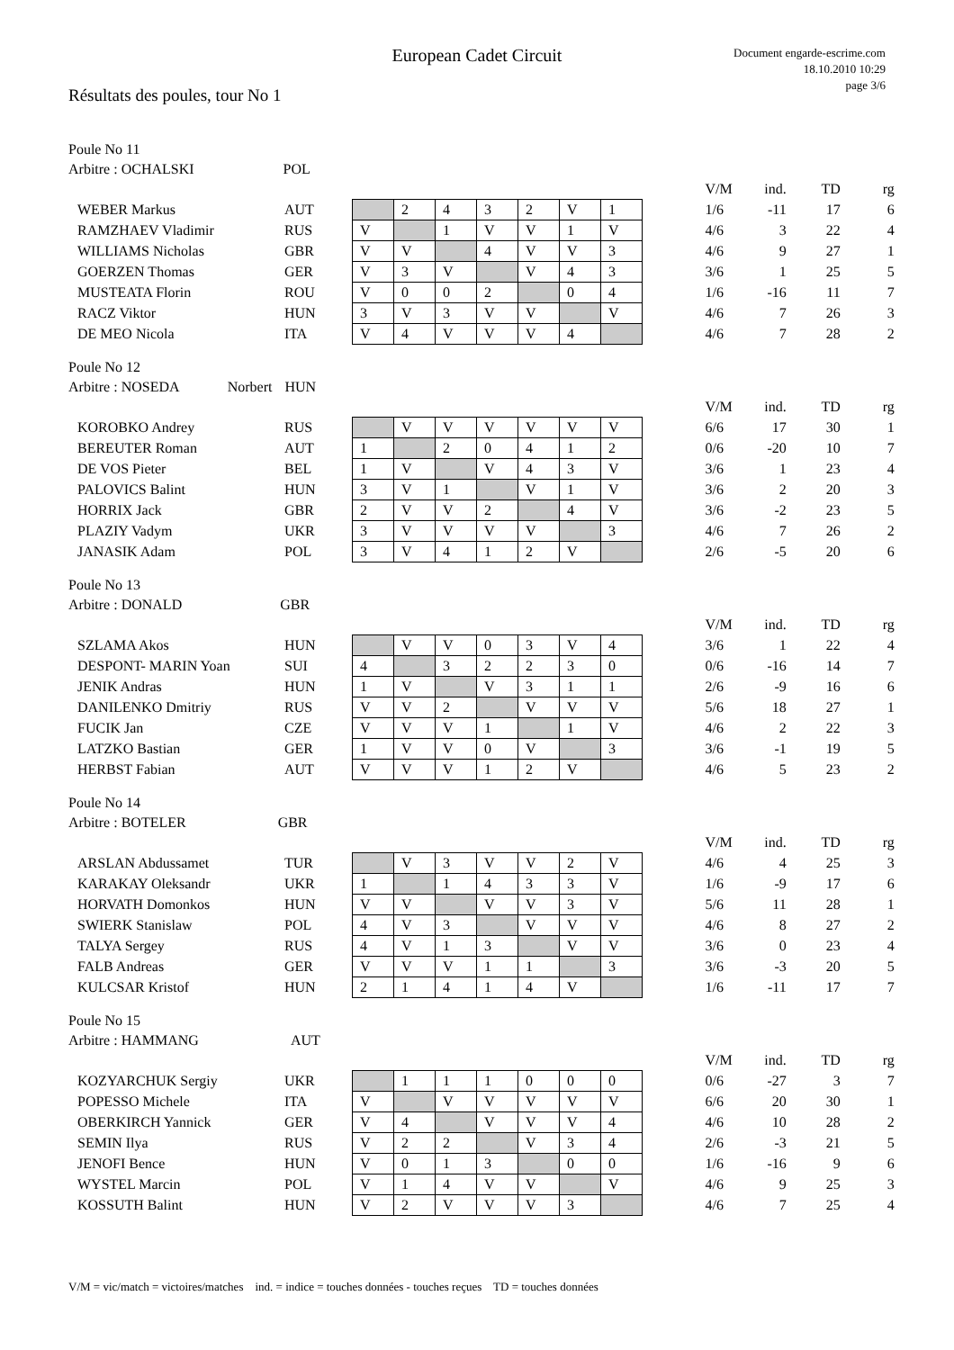European Cadet Circuit
Document engarde-escrime.com
18.10.2010 10:29
page 3/6
Résultats des poules, tour No 1
Poule No 11
Arbitre : OCHALSKI POL
| | | | | | | | | | | V/M | ind. | TD | rg |
| WEBER Markus | AUT | | 2 | 4 | 3 | 2 | V | 1 | | 1/6 | -11 | 17 | 6 |
| RAMZHAEV Vladimir | RUS | V | | 1 | V | V | 1 | V | | 4/6 | 3 | 22 | 4 |
| WILLIAMS Nicholas | GBR | V | V | | 4 | V | V | 3 | | 4/6 | 9 | 27 | 1 |
| GOERZEN Thomas | GER | V | 3 | V | | V | 4 | 3 | | 3/6 | 1 | 25 | 5 |
| MUSTEATA Florin | ROU | V | 0 | 0 | 2 | | 0 | 4 | | 1/6 | -16 | 11 | 7 |
| RACZ Viktor | HUN | 3 | V | 3 | V | V | | V | | 4/6 | 7 | 26 | 3 |
| DE MEO Nicola | ITA | V | 4 | V | V | V | 4 | | | 4/6 | 7 | 28 | 2 |
Poule No 12
Arbitre : NOSEDA Norbert HUN
| | | | | | | | | | | V/M | ind. | TD | rg |
| KOROBKO Andrey | RUS | | V | V | V | V | V | V | | 6/6 | 17 | 30 | 1 |
| BEREUTER Roman | AUT | 1 | | 2 | 0 | 4 | 1 | 2 | | 0/6 | -20 | 10 | 7 |
| DE VOS Pieter | BEL | 1 | V | | V | 4 | 3 | V | | 3/6 | 1 | 23 | 4 |
| PALOVICS Balint | HUN | 3 | V | 1 | | V | 1 | V | | 3/6 | 2 | 20 | 3 |
| HORRIX Jack | GBR | 2 | V | V | 2 | | 4 | V | | 3/6 | -2 | 23 | 5 |
| PLAZIY Vadym | UKR | 3 | V | V | V | V | | 3 | | 4/6 | 7 | 26 | 2 |
| JANASIK Adam | POL | 3 | V | 4 | 1 | 2 | V | | | 2/6 | -5 | 20 | 6 |
Poule No 13
Arbitre : DONALD GBR
| | | | | | | | | | | V/M | ind. | TD | rg |
| SZLAMA Akos | HUN | | V | V | 0 | 3 | V | 4 | | 3/6 | 1 | 22 | 4 |
| DESPONT- MARIN Yoan | SUI | 4 | | 3 | 2 | 2 | 3 | 0 | | 0/6 | -16 | 14 | 7 |
| JENIK Andras | HUN | 1 | V | | V | 3 | 1 | 1 | | 2/6 | -9 | 16 | 6 |
| DANILENKO Dmitriy | RUS | V | V | 2 | | V | V | V | | 5/6 | 18 | 27 | 1 |
| FUCIK Jan | CZE | V | V | V | 1 | | 1 | V | | 4/6 | 2 | 22 | 3 |
| LATZKO Bastian | GER | 1 | V | V | 0 | V | | 3 | | 3/6 | -1 | 19 | 5 |
| HERBST Fabian | AUT | V | V | V | 1 | 2 | V | | | 4/6 | 5 | 23 | 2 |
Poule No 14
Arbitre : BOTELER GBR
| | | | | | | | | | | V/M | ind. | TD | rg |
| ARSLAN Abdussamet | TUR | | V | 3 | V | V | 2 | V | | 4/6 | 4 | 25 | 3 |
| KARAKAY Oleksandr | UKR | 1 | | 1 | 4 | 3 | 3 | V | | 1/6 | -9 | 17 | 6 |
| HORVATH Domonkos | HUN | V | V | | V | V | 3 | V | | 5/6 | 11 | 28 | 1 |
| SWIERK Stanislaw | POL | 4 | V | 3 | | V | V | V | | 4/6 | 8 | 27 | 2 |
| TALYA Sergey | RUS | 4 | V | 1 | 3 | | V | V | | 3/6 | 0 | 23 | 4 |
| FALB Andreas | GER | V | V | V | 1 | 1 | | 3 | | 3/6 | -3 | 20 | 5 |
| KULCSAR Kristof | HUN | 2 | 1 | 4 | 1 | 4 | V | | | 1/6 | -11 | 17 | 7 |
Poule No 15
Arbitre : HAMMANG AUT
| | | | | | | | | | | V/M | ind. | TD | rg |
| KOZYARCHUK Sergiy | UKR | | 1 | 1 | 1 | 0 | 0 | 0 | | 0/6 | -27 | 3 | 7 |
| POPESSO Michele | ITA | V | | V | V | V | V | V | | 6/6 | 20 | 30 | 1 |
| OBERKIRCH Yannick | GER | V | 4 | | V | V | V | 4 | | 4/6 | 10 | 28 | 2 |
| SEMIN Ilya | RUS | V | 2 | 2 | | V | 3 | 4 | | 2/6 | -3 | 21 | 5 |
| JENOFI Bence | HUN | V | 0 | 1 | 3 | | 0 | 0 | | 1/6 | -16 | 9 | 6 |
| WYSTEL Marcin | POL | V | 1 | 4 | V | V | | V | | 4/6 | 9 | 25 | 3 |
| KOSSUTH Balint | HUN | V | 2 | V | V | V | 3 | | | 4/6 | 7 | 25 | 4 |
V/M = vic/match = victoires/matches ind. = indice = touches données - touches reçues TD = touches données